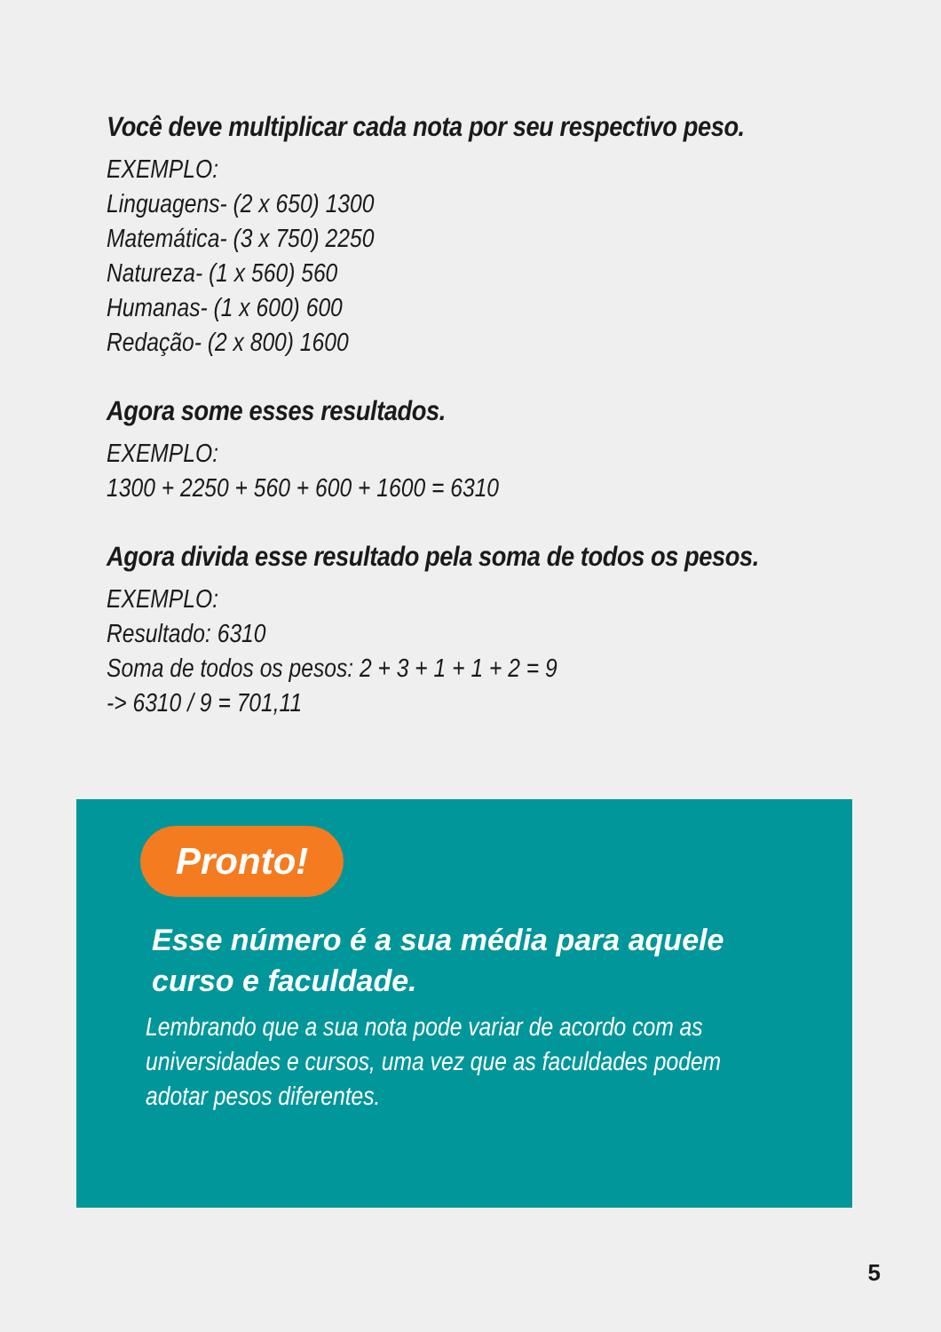Você deve multiplicar cada nota por seu respectivo peso.
EXEMPLO:
Linguagens- (2 x 650) 1300
Matemática- (3 x 750) 2250
Natureza- (1 x 560) 560
Humanas- (1 x 600) 600
Redação- (2 x 800) 1600
Agora some esses resultados.
EXEMPLO:
1300 + 2250 + 560 + 600 + 1600 = 6310
Agora divida esse resultado pela soma de todos os pesos.
EXEMPLO:
Resultado: 6310
Soma de todos os pesos: 2 + 3 + 1 + 1 + 2 = 9
-> 6310 / 9 = 701,11
Pronto!
Esse número é a sua média para aquele curso e faculdade.
Lembrando que a sua nota pode variar de acordo com as universidades e cursos, uma vez que as faculdades podem adotar pesos diferentes.
5